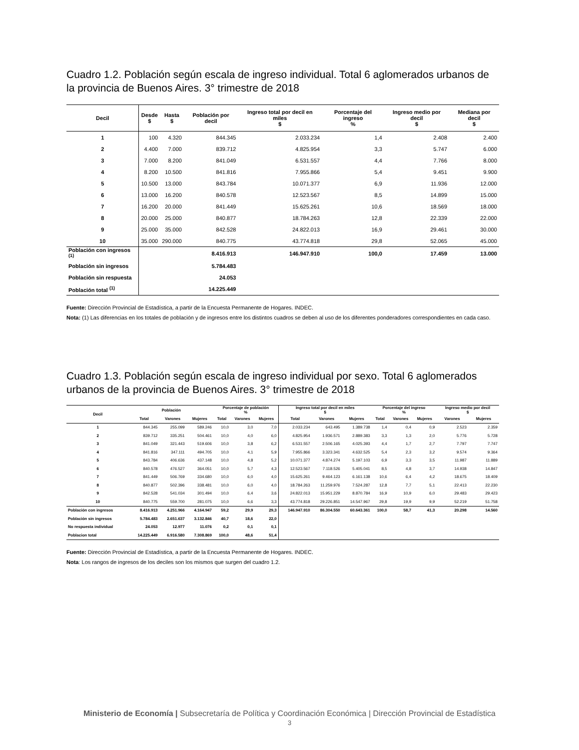Cuadro 1.2. Población según escala de ingreso individual. Total 6 aglomerados urbanos de la provincia de Buenos Aires. 3° trimestre de 2018
| Decil | Desde $ | Hasta $ | Población por decil | Ingreso total por decil en miles $ | Porcentaje del ingreso % | Ingreso medio por decil $ | Mediana por decil $ |
| --- | --- | --- | --- | --- | --- | --- | --- |
| 1 | 100 | 4.320 | 844.345 | 2.033.234 | 1,4 | 2.408 | 2.400 |
| 2 | 4.400 | 7.000 | 839.712 | 4.825.954 | 3,3 | 5.747 | 6.000 |
| 3 | 7.000 | 8.200 | 841.049 | 6.531.557 | 4,4 | 7.766 | 8.000 |
| 4 | 8.200 | 10.500 | 841.816 | 7.955.866 | 5,4 | 9.451 | 9.900 |
| 5 | 10.500 | 13.000 | 843.784 | 10.071.377 | 6,9 | 11.936 | 12.000 |
| 6 | 13.000 | 16.200 | 840.578 | 12.523.567 | 8,5 | 14.899 | 15.000 |
| 7 | 16.200 | 20.000 | 841.449 | 15.625.261 | 10,6 | 18.569 | 18.000 |
| 8 | 20.000 | 25.000 | 840.877 | 18.784.263 | 12,8 | 22.339 | 22.000 |
| 9 | 25.000 | 35.000 | 842.528 | 24.822.013 | 16,9 | 29.461 | 30.000 |
| 10 | 35.000 | 290.000 | 840.775 | 43.774.818 | 29,8 | 52.065 | 45.000 |
| Población con ingresos <sup>(1)</sup> | | | 8.416.913 | 146.947.910 | 100,0 | 17.459 | 13.000 |
| Población sin ingresos | | | 5.784.483 | | | | |
| Población sin respuesta | | | 24.053 | | | | |
| Población total <sup>(1)</sup> | | | 14.225.449 | | | | |
Fuente: Dirección Provincial de Estadística, a partir de la Encuesta Permanente de Hogares. INDEC.
Nota: (1) Las diferencias en los totales de población y de ingresos entre los distintos cuadros se deben al uso de los diferentes ponderadores correspondientes en cada caso.
Cuadro 1.3. Población según escala de ingreso individual por sexo. Total 6 aglomerados urbanos de la provincia de Buenos Aires. 3° trimestre de 2018
| Decil | Población | | | Porcentaje de población % | | | Ingreso total por decil en miles $ | | | Porcentaje del ingreso % | | | Ingreso medio por decil $ | |
| --- | --- | --- | --- | --- | --- | --- | --- | --- | --- | --- | --- | --- | --- | --- |
| | Total | Varones | Mujeres | Total | Varones | Mujeres | Total | Varones | Mujeres | Total | Varones | Mujeres | Varones | Mujeres |
| 1 | 844.345 | 255.099 | 589.246 | 10,0 | 3,0 | 7,0 | 2.033.234 | 643.495 | 1.389.738 | 1,4 | 0,4 | 0,9 | 2.523 | 2.359 |
| 2 | 839.712 | 335.251 | 504.461 | 10,0 | 4,0 | 6,0 | 4.825.954 | 1.936.571 | 2.889.383 | 3,3 | 1,3 | 2,0 | 5.776 | 5.728 |
| 3 | 841.049 | 321.443 | 519.606 | 10,0 | 3,8 | 6,2 | 6.531.557 | 2.506.165 | 4.025.393 | 4,4 | 1,7 | 2,7 | 7.797 | 7.747 |
| 4 | 841.816 | 347.111 | 494.705 | 10,0 | 4,1 | 5,9 | 7.955.866 | 3.323.341 | 4.632.525 | 5,4 | 2,3 | 3,2 | 9.574 | 9.364 |
| 5 | 843.784 | 406.636 | 437.148 | 10,0 | 4,8 | 5,2 | 10.071.377 | 4.874.274 | 5.197.103 | 6,9 | 3,3 | 3,5 | 11.987 | 11.889 |
| 6 | 840.578 | 476.527 | 364.051 | 10,0 | 5,7 | 4,3 | 12.523.567 | 7.118.526 | 5.405.041 | 8,5 | 4,8 | 3,7 | 14.938 | 14.847 |
| 7 | 841.449 | 506.769 | 334.680 | 10,0 | 6,0 | 4,0 | 15.625.261 | 9.464.123 | 6.161.138 | 10,6 | 6,4 | 4,2 | 18.675 | 18.409 |
| 8 | 840.877 | 502.396 | 338.481 | 10,0 | 6,0 | 4,0 | 18.784.263 | 11.259.976 | 7.524.287 | 12,8 | 7,7 | 5,1 | 22.413 | 22.230 |
| 9 | 842.528 | 541.034 | 301.494 | 10,0 | 6,4 | 3,6 | 24.822.013 | 15.951.229 | 8.870.784 | 16,9 | 10,9 | 6,0 | 29.483 | 29.423 |
| 10 | 840.775 | 559.700 | 281.075 | 10,0 | 6,6 | 3,3 | 43.774.818 | 29.226.851 | 14.547.967 | 29,8 | 19,9 | 9,9 | 52.219 | 51.758 |
| Población con ingresos | 8.416.913 | 4.251.966 | 4.164.947 | 59,2 | 29,9 | 29,3 | 146.947.910 | 86.304.550 | 60.643.361 | 100,0 | 58,7 | 41,3 | 20.298 | 14.560 |
| Población sin ingresos | 5.784.483 | 2.651.637 | 3.132.846 | 40,7 | 18,6 | 22,0 | | | | | | | | |
| No respuesta individual | 24.053 | 12.977 | 11.076 | 0,2 | 0,1 | 0,1 | | | | | | | | |
| Poblacion total | 14.225.449 | 6.916.580 | 7.308.869 | 100,0 | 48,6 | 51,4 | | | | | | | | |
Fuente: Dirección Provincial de Estadística, a partir de la Encuesta Permanente de Hogares. INDEC.
Nota: Los rangos de ingresos de los deciles son los mismos que surgen del cuadro 1.2.
Ministerio de Economía | Subsecretaría de Política y Coordinación Económica | Dirección Provincial de Estadística
3